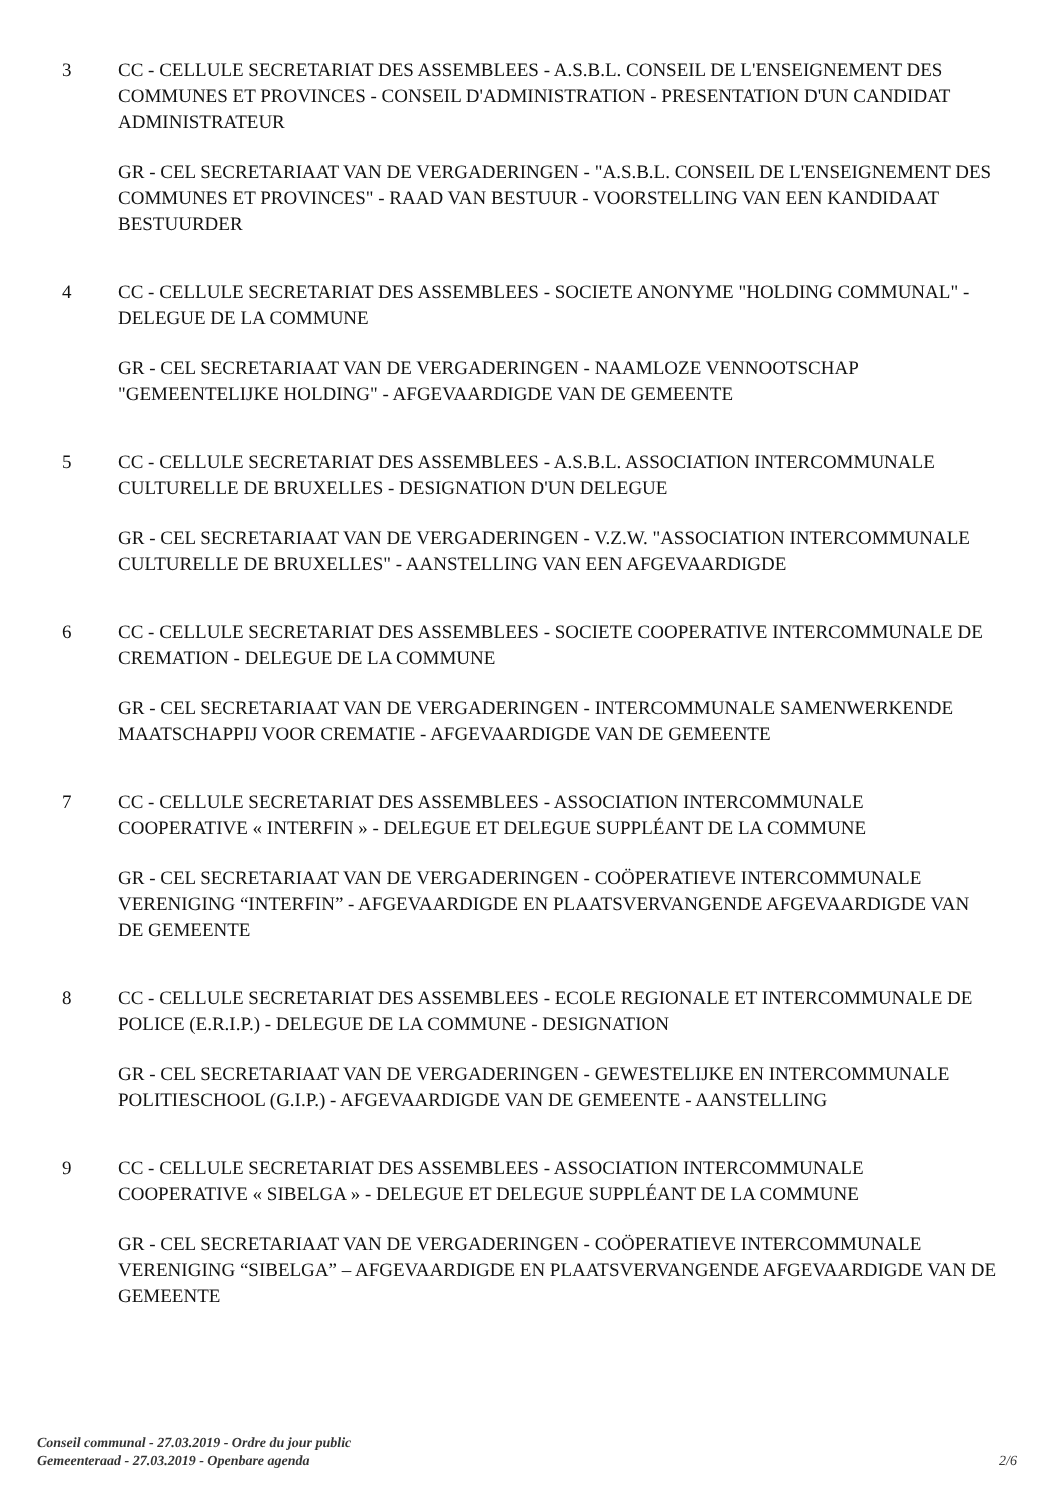3 CC - CELLULE SECRETARIAT DES ASSEMBLEES - A.S.B.L. CONSEIL DE L'ENSEIGNEMENT DES COMMUNES ET PROVINCES - CONSEIL D'ADMINISTRATION - PRESENTATION D'UN CANDIDAT ADMINISTRATEUR
GR - CEL SECRETARIAAT VAN DE VERGADERINGEN - "A.S.B.L. CONSEIL DE L'ENSEIGNEMENT DES COMMUNES ET PROVINCES" - RAAD VAN BESTUUR - VOORSTELLING VAN EEN KANDIDAAT BESTUURDER
4 CC - CELLULE SECRETARIAT DES ASSEMBLEES - SOCIETE ANONYME "HOLDING COMMUNAL" - DELEGUE DE LA COMMUNE
GR - CEL SECRETARIAAT VAN DE VERGADERINGEN - NAAMLOZE VENNOOTSCHAP "GEMEENTELIJKE HOLDING" - AFGEVAARDIGDE VAN DE GEMEENTE
5 CC - CELLULE SECRETARIAT DES ASSEMBLEES - A.S.B.L. ASSOCIATION INTERCOMMUNALE CULTURELLE DE BRUXELLES - DESIGNATION D'UN DELEGUE
GR - CEL SECRETARIAAT VAN DE VERGADERINGEN - V.Z.W. "ASSOCIATION INTERCOMMUNALE CULTURELLE DE BRUXELLES" - AANSTELLING VAN EEN AFGEVAARDIGDE
6 CC - CELLULE SECRETARIAT DES ASSEMBLEES - SOCIETE COOPERATIVE INTERCOMMUNALE DE CREMATION - DELEGUE DE LA COMMUNE
GR - CEL SECRETARIAAT VAN DE VERGADERINGEN - INTERCOMMUNALE SAMENWERKENDE MAATSCHAPPIJ VOOR CREMATIE - AFGEVAARDIGDE VAN DE GEMEENTE
7 CC - CELLULE SECRETARIAT DES ASSEMBLEES - ASSOCIATION INTERCOMMUNALE COOPERATIVE « INTERFIN » - DELEGUE ET DELEGUE SUPPLÉANT DE LA COMMUNE
GR - CEL SECRETARIAAT VAN DE VERGADERINGEN - COÖPERATIEVE INTERCOMMUNALE VERENIGING “INTERFIN” - AFGEVAARDIGDE EN PLAATSVERVANGENDE AFGEVAARDIGDE VAN DE GEMEENTE
8 CC - CELLULE SECRETARIAT DES ASSEMBLEES - ECOLE REGIONALE ET INTERCOMMUNALE DE POLICE (E.R.I.P.) - DELEGUE DE LA COMMUNE - DESIGNATION
GR - CEL SECRETARIAAT VAN DE VERGADERINGEN - GEWESTELIJKE EN INTERCOMMUNALE POLITIESCHOOL (G.I.P.) - AFGEVAARDIGDE VAN DE GEMEENTE - AANSTELLING
9 CC - CELLULE SECRETARIAT DES ASSEMBLEES - ASSOCIATION INTERCOMMUNALE COOPERATIVE « SIBELGA » - DELEGUE ET DELEGUE SUPPLÉANT DE LA COMMUNE
GR - CEL SECRETARIAAT VAN DE VERGADERINGEN - COÖPERATIEVE INTERCOMMUNALE VERENIGING “SIBELGA” – AFGEVAARDIGDE EN PLAATSVERVANGENDE AFGEVAARDIGDE VAN DE GEMEENTE
Conseil communal - 27.03.2019 - Ordre du jour public
Gemeenteraad - 27.03.2019 - Openbare agenda
2/6